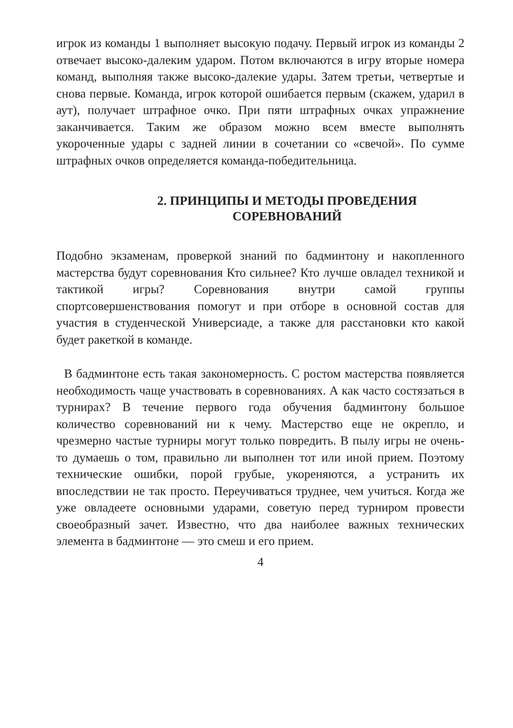игрок из команды 1 выполняет высокую подачу. Первый игрок из команды 2 отвечает высоко-далеким ударом. Потом включаются в игру вторые номера команд, выполняя также высоко-далекие удары. Затем третьи, четвертые и снова первые. Команда, игрок которой ошибается первым (скажем, ударил в аут), получает штрафное очко. При пяти штрафных очках упражнение заканчивается. Таким же образом можно всем вместе выполнять укороченные удары с задней линии в сочетании со «свечой». По сумме штрафных очков определяется команда-победительница.
2. ПРИНЦИПЫ И МЕТОДЫ ПРОВЕДЕНИЯ
СОРЕВНОВАНИЙ
Подобно экзаменам, проверкой знаний по бадминтону и накопленного мастерства будут соревнования Кто сильнее? Кто лучше овладел техникой и тактикой игры? Соревнования внутри самой группы спортсовершенствования помогут и при отборе в основной состав для участия в студенческой Универсиаде, а также для расстановки кто какой будет ракеткой в команде.
В бадминтоне есть такая закономерность. С ростом мастерства появляется необходимость чаще участвовать в соревнованиях. А как часто состязаться в турнирах? В течение первого года обучения бадминтону большое количество соревнований ни к чему. Мастерство еще не окрепло, и чрезмерно частые турниры могут только повредить. В пылу игры не очень-то думаешь о том, правильно ли выполнен тот или иной прием. Поэтому технические ошибки, порой грубые, укореняются, а устранить их впоследствии не так просто. Переучиваться труднее, чем учиться. Когда же уже овладеете основными ударами, советую перед турниром провести своеобразный зачет. Известно, что два наиболее важных технических элемента в бадминтоне — это смеш и его прием.
4